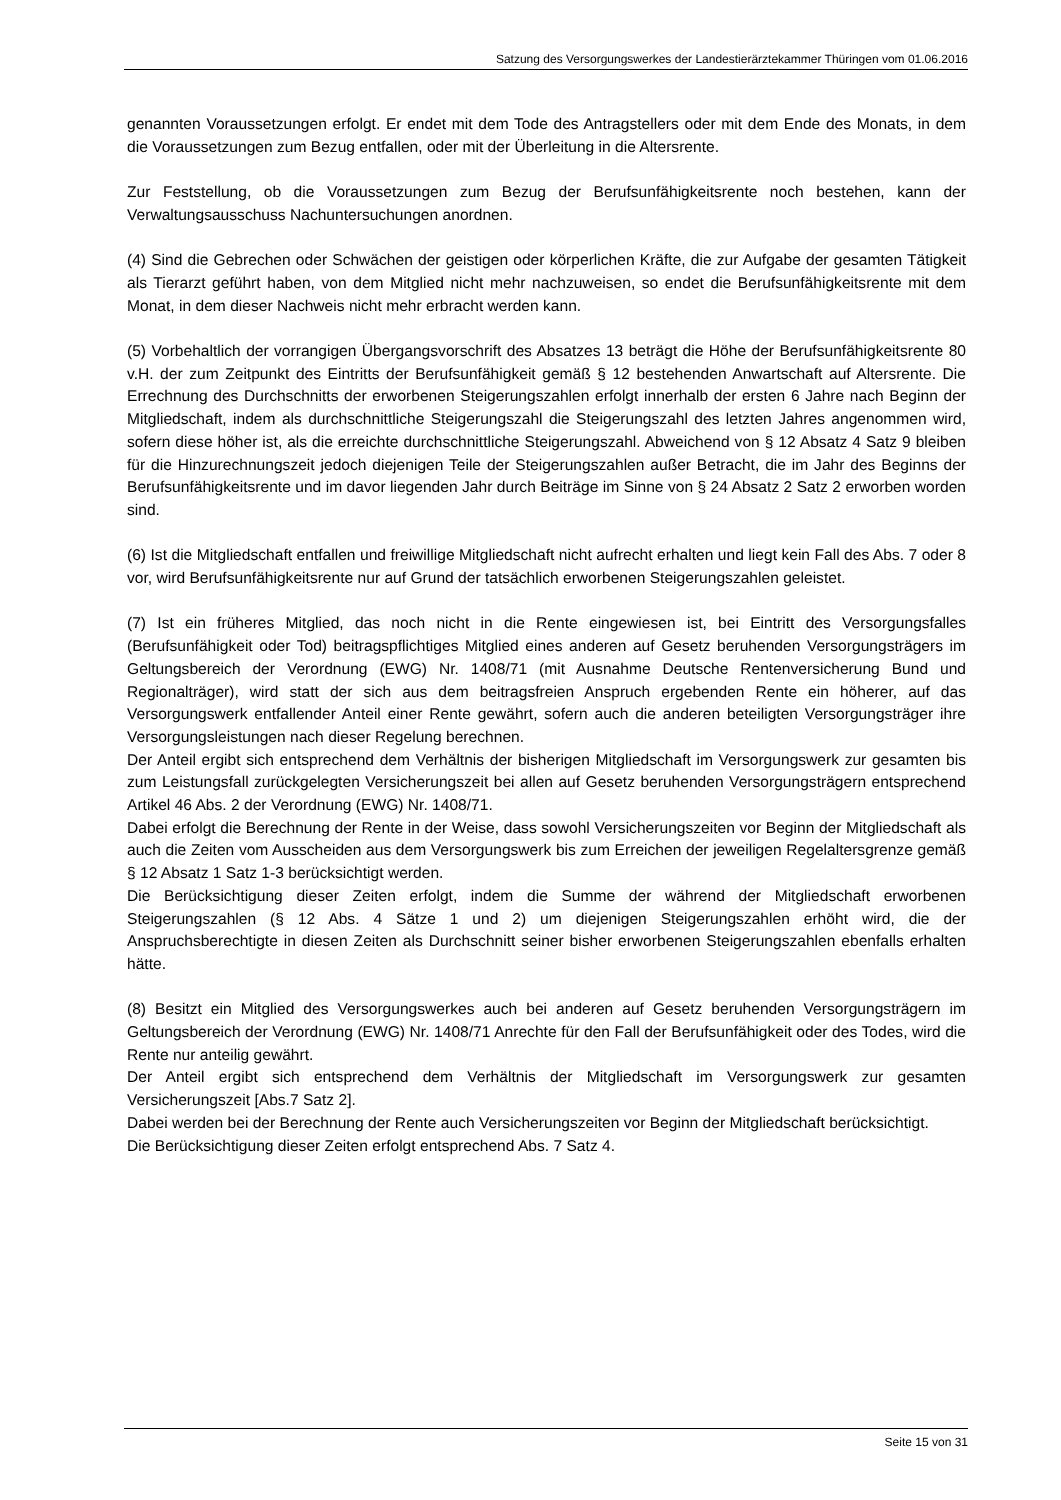Satzung des Versorgungswerkes der Landestierärztekammer Thüringen vom 01.06.2016
genannten Voraussetzungen erfolgt. Er endet mit dem Tode des Antragstellers oder mit dem Ende des Monats, in dem die Voraussetzungen zum Bezug entfallen, oder mit der Überleitung in die Altersrente.
Zur Feststellung, ob die Voraussetzungen zum Bezug der Berufsunfähigkeitsrente noch bestehen, kann der Verwaltungsausschuss Nachuntersuchungen anordnen.
(4) Sind die Gebrechen oder Schwächen der geistigen oder körperlichen Kräfte, die zur Aufgabe der gesamten Tätigkeit als Tierarzt geführt haben, von dem Mitglied nicht mehr nachzuweisen, so endet die Berufsunfähigkeitsrente mit dem Monat, in dem dieser Nachweis nicht mehr erbracht werden kann.
(5) Vorbehaltlich der vorrangigen Übergangsvorschrift des Absatzes 13 beträgt die Höhe der Berufsunfähigkeitsrente 80 v.H. der zum Zeitpunkt des Eintritts der Berufsunfähigkeit gemäß § 12 bestehenden Anwartschaft auf Altersrente. Die Errechnung des Durchschnitts der erworbenen Steigerungszahlen erfolgt innerhalb der ersten 6 Jahre nach Beginn der Mitgliedschaft, indem als durchschnittliche Steigerungszahl die Steigerungszahl des letzten Jahres angenommen wird, sofern diese höher ist, als die erreichte durchschnittliche Steigerungszahl. Abweichend von § 12 Absatz 4 Satz 9 bleiben für die Hinzurechnungszeit jedoch diejenigen Teile der Steigerungszahlen außer Betracht, die im Jahr des Beginns der Berufsunfähigkeitsrente und im davor liegenden Jahr durch Beiträge im Sinne von § 24 Absatz 2 Satz 2 erworben worden sind.
(6) Ist die Mitgliedschaft entfallen und freiwillige Mitgliedschaft nicht aufrecht erhalten und liegt kein Fall des Abs. 7 oder 8 vor, wird Berufsunfähigkeitsrente nur auf Grund der tatsächlich erworbenen Steigerungszahlen geleistet.
(7) Ist ein früheres Mitglied, das noch nicht in die Rente eingewiesen ist, bei Eintritt des Versorgungsfalles (Berufsunfähigkeit oder Tod) beitragspflichtiges Mitglied eines anderen auf Gesetz beruhenden Versorgungsträgers im Geltungsbereich der Verordnung (EWG) Nr. 1408/71 (mit Ausnahme Deutsche Rentenversicherung Bund und Regionalträger), wird statt der sich aus dem beitragsfreien Anspruch ergebenden Rente ein höherer, auf das Versorgungswerk entfallender Anteil einer Rente gewährt, sofern auch die anderen beteiligten Versorgungsträger ihre Versorgungsleistungen nach dieser Regelung berechnen.
Der Anteil ergibt sich entsprechend dem Verhältnis der bisherigen Mitgliedschaft im Versorgungswerk zur gesamten bis zum Leistungsfall zurückgelegten Versicherungszeit bei allen auf Gesetz beruhenden Versorgungsträgern entsprechend Artikel 46 Abs. 2 der Verordnung (EWG) Nr. 1408/71.
Dabei erfolgt die Berechnung der Rente in der Weise, dass sowohl Versicherungszeiten vor Beginn der Mitgliedschaft als auch die Zeiten vom Ausscheiden aus dem Versorgungswerk bis zum Erreichen der jeweiligen Regelaltersgrenze gemäß § 12 Absatz 1 Satz 1-3 berücksichtigt werden.
Die Berücksichtigung dieser Zeiten erfolgt, indem die Summe der während der Mitgliedschaft erworbenen Steigerungszahlen (§ 12 Abs. 4 Sätze 1 und 2) um diejenigen Steigerungszahlen erhöht wird, die der Anspruchsberechtigte in diesen Zeiten als Durchschnitt seiner bisher erworbenen Steigerungszahlen ebenfalls erhalten hätte.
(8) Besitzt ein Mitglied des Versorgungswerkes auch bei anderen auf Gesetz beruhenden Versorgungsträgern im Geltungsbereich der Verordnung (EWG) Nr. 1408/71 Anrechte für den Fall der Berufsunfähigkeit oder des Todes, wird die Rente nur anteilig gewährt.
Der Anteil ergibt sich entsprechend dem Verhältnis der Mitgliedschaft im Versorgungswerk zur gesamten Versicherungszeit [Abs.7 Satz 2].
Dabei werden bei der Berechnung der Rente auch Versicherungszeiten vor Beginn der Mitgliedschaft berücksichtigt.
Die Berücksichtigung dieser Zeiten erfolgt entsprechend Abs. 7 Satz 4.
Seite 15 von 31